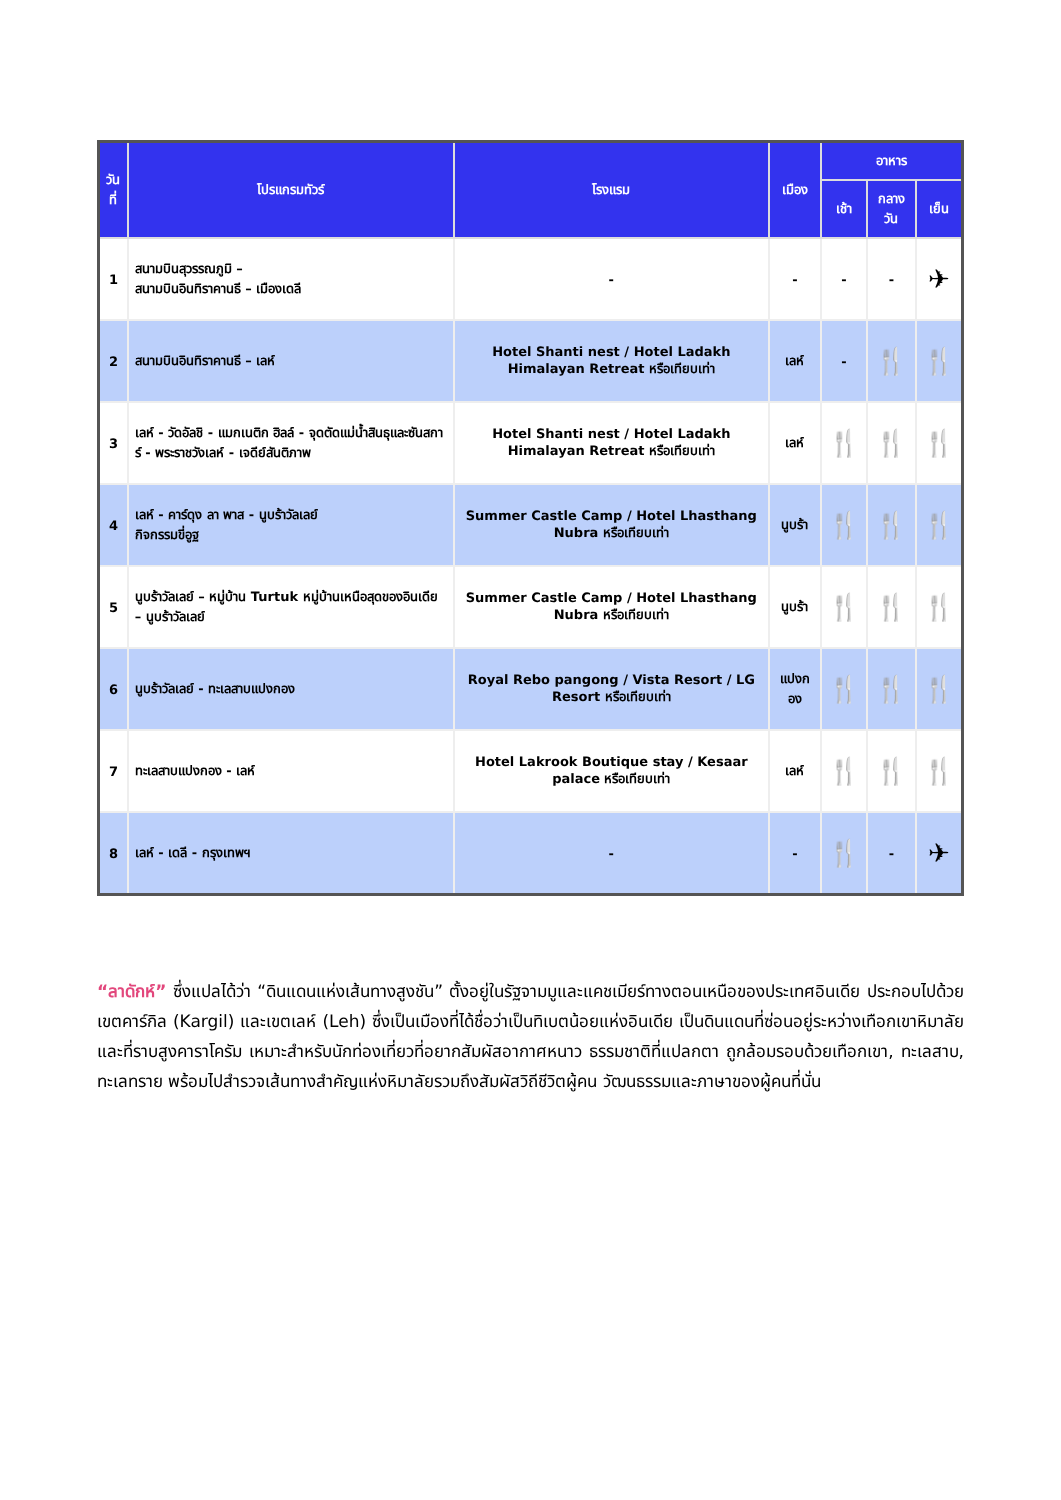| วันที่ | โปรแกรมทัวร์ | โรงแรม | เมือง | อาหาร | | |
| --- | --- | --- | --- | --- | --- | --- |
| | | | | เช้า | กลางวัน | เย็น |
| 1 | สนามบินสุวรรณภูมิ – สนามบินอินทิราคานธี – เมืองเดลี | - | - | - | - | ✈ |
| 2 | สนามบินอินทิราคานธี – เลห์ | Hotel Shanti nest / Hotel Ladakh Himalayan Retreat หรือเทียบเท่า | เลห์ | - | 🍴 | 🍴 |
| 3 | เลห์ - วัดอัลชิ - แมกเนติก ฮิลล์ - จุดตัดแม่น้ำสินธุและซันสการ์ - พระราชวังเลห์ - เจดีย์สันติภาพ | Hotel Shanti nest / Hotel Ladakh Himalayan Retreat หรือเทียบเท่า | เลห์ | 🍴 | 🍴 | 🍴 |
| 4 | เลห์ - คาร์ดุง ลา พาส - นูบร้าวัลเลย์ กิจกรรมขี่อูฐ | Summer Castle Camp / Hotel Lhasthang Nubra หรือเทียบเท่า | นูบร้า | 🍴 | 🍴 | 🍴 |
| 5 | นูบร้าวัลเลย์ – หมู่บ้าน Turtuk หมู่บ้านเหนือสุดของอินเดีย – นูบร้าวัลเลย์ | Summer Castle Camp / Hotel Lhasthang Nubra หรือเทียบเท่า | นูบร้า | 🍴 | 🍴 | 🍴 |
| 6 | นูบร้าวัลเลย์ - ทะเลสาบแปงกอง | Royal Rebo pangong / Vista Resort / LG Resort หรือเทียบเท่า | แปงกอง | 🍴 | 🍴 | 🍴 |
| 7 | ทะเลสาบแปงกอง - เลห์ | Hotel Lakrook Boutique stay / Kesaar palace หรือเทียบเท่า | เลห์ | 🍴 | 🍴 | 🍴 |
| 8 | เลห์ - เดลี - กรุงเทพฯ | - | - | 🍴 | - | ✈ |
“ลาดักห์” ซึ่งแปลได้ว่า “ดินแดนแห่งเส้นทางสูงชัน” ตั้งอยู่ในรัฐจามมูและแคชเมียร์ทางตอนเหนือของประเทศอินเดีย ประกอบไปด้วยเขตคาร์กิล (Kargil) และเขตเลห์ (Leh) ซึ่งเป็นเมืองที่ได้ชื่อว่าเป็นทิเบตน้อยแห่งอินเดีย เป็นดินแดนที่ซ่อนอยู่ระหว่างเทือกเขาหิมาลัยและที่ราบสูงคาราโครัม เหมาะสำหรับนักท่องเที่ยวที่อยากสัมผัสอากาศหนาว ธรรมชาติที่แปลกตา ถูกล้อมรอบด้วยเทือกเขา, ทะเลสาบ, ทะเลทราย พร้อมไปสำรวจเส้นทางสำคัญแห่งหิมาลัยรวมถึงสัมผัสวิถีชีวิตผู้คน วัฒนธรรมและภาษาของผู้คนที่นั่น